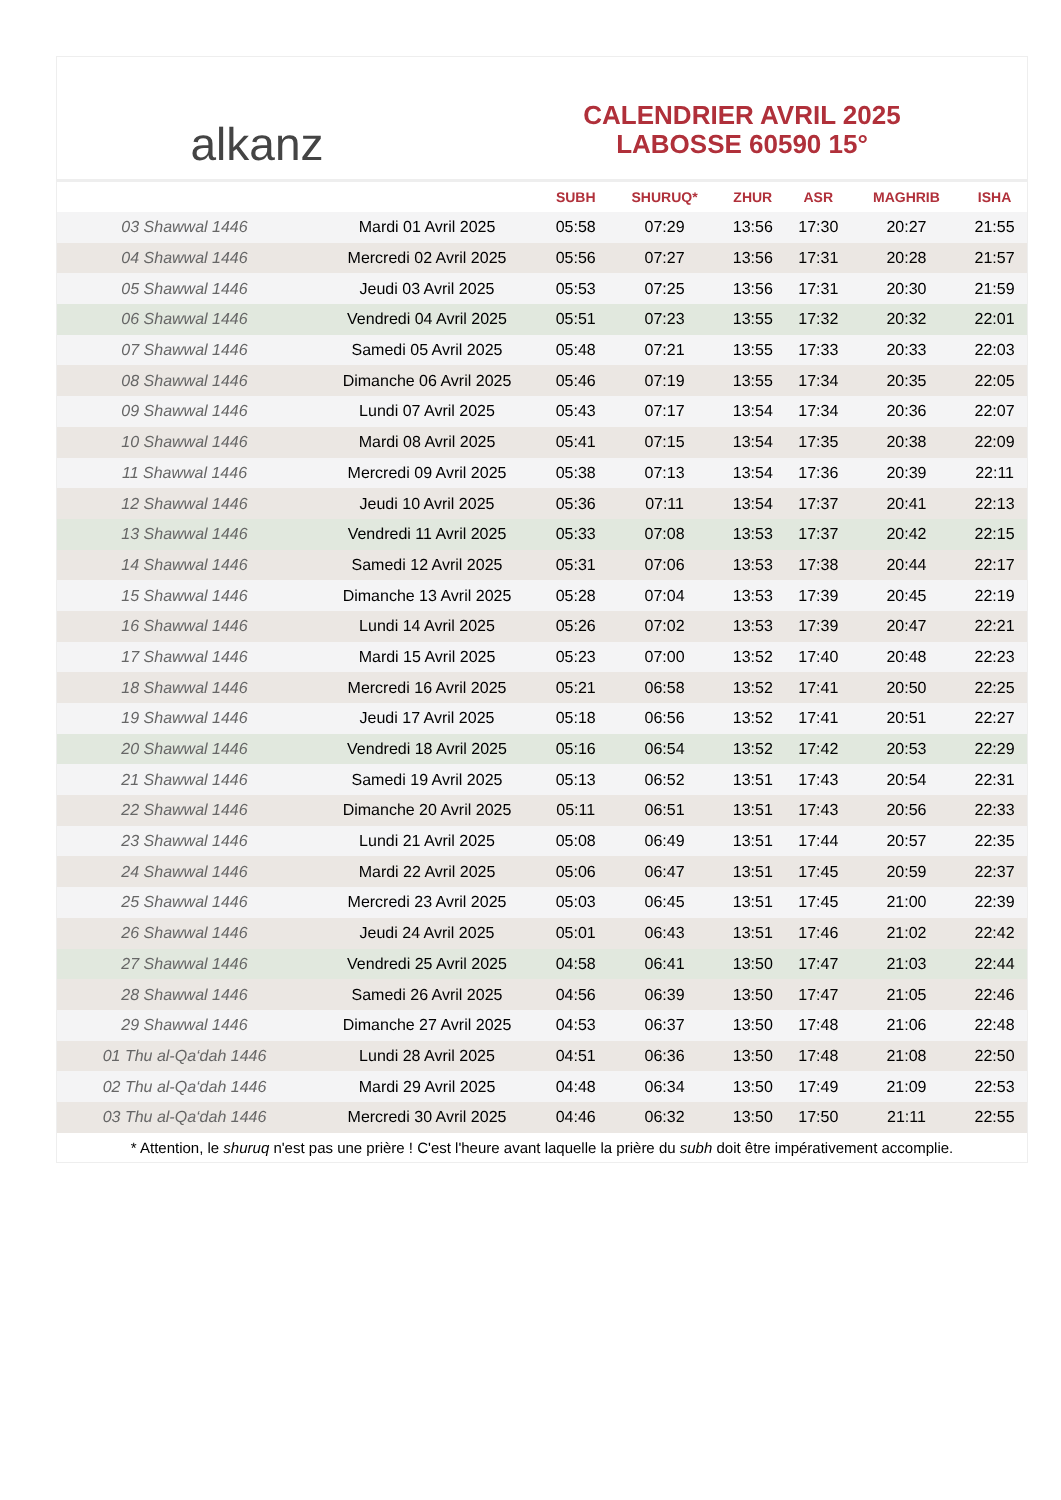alkanz
CALENDRIER AVRIL 2025
LABOSSE 60590 15°
| | | SUBH | SHURUQ* | ZHUR | ASR | MAGHRIB | ISHA |
| --- | --- | --- | --- | --- | --- | --- | --- |
| 03 Shawwal 1446 | Mardi 01 Avril 2025 | 05:58 | 07:29 | 13:56 | 17:30 | 20:27 | 21:55 |
| 04 Shawwal 1446 | Mercredi 02 Avril 2025 | 05:56 | 07:27 | 13:56 | 17:31 | 20:28 | 21:57 |
| 05 Shawwal 1446 | Jeudi 03 Avril 2025 | 05:53 | 07:25 | 13:56 | 17:31 | 20:30 | 21:59 |
| 06 Shawwal 1446 | Vendredi 04 Avril 2025 | 05:51 | 07:23 | 13:55 | 17:32 | 20:32 | 22:01 |
| 07 Shawwal 1446 | Samedi 05 Avril 2025 | 05:48 | 07:21 | 13:55 | 17:33 | 20:33 | 22:03 |
| 08 Shawwal 1446 | Dimanche 06 Avril 2025 | 05:46 | 07:19 | 13:55 | 17:34 | 20:35 | 22:05 |
| 09 Shawwal 1446 | Lundi 07 Avril 2025 | 05:43 | 07:17 | 13:54 | 17:34 | 20:36 | 22:07 |
| 10 Shawwal 1446 | Mardi 08 Avril 2025 | 05:41 | 07:15 | 13:54 | 17:35 | 20:38 | 22:09 |
| 11 Shawwal 1446 | Mercredi 09 Avril 2025 | 05:38 | 07:13 | 13:54 | 17:36 | 20:39 | 22:11 |
| 12 Shawwal 1446 | Jeudi 10 Avril 2025 | 05:36 | 07:11 | 13:54 | 17:37 | 20:41 | 22:13 |
| 13 Shawwal 1446 | Vendredi 11 Avril 2025 | 05:33 | 07:08 | 13:53 | 17:37 | 20:42 | 22:15 |
| 14 Shawwal 1446 | Samedi 12 Avril 2025 | 05:31 | 07:06 | 13:53 | 17:38 | 20:44 | 22:17 |
| 15 Shawwal 1446 | Dimanche 13 Avril 2025 | 05:28 | 07:04 | 13:53 | 17:39 | 20:45 | 22:19 |
| 16 Shawwal 1446 | Lundi 14 Avril 2025 | 05:26 | 07:02 | 13:53 | 17:39 | 20:47 | 22:21 |
| 17 Shawwal 1446 | Mardi 15 Avril 2025 | 05:23 | 07:00 | 13:52 | 17:40 | 20:48 | 22:23 |
| 18 Shawwal 1446 | Mercredi 16 Avril 2025 | 05:21 | 06:58 | 13:52 | 17:41 | 20:50 | 22:25 |
| 19 Shawwal 1446 | Jeudi 17 Avril 2025 | 05:18 | 06:56 | 13:52 | 17:41 | 20:51 | 22:27 |
| 20 Shawwal 1446 | Vendredi 18 Avril 2025 | 05:16 | 06:54 | 13:52 | 17:42 | 20:53 | 22:29 |
| 21 Shawwal 1446 | Samedi 19 Avril 2025 | 05:13 | 06:52 | 13:51 | 17:43 | 20:54 | 22:31 |
| 22 Shawwal 1446 | Dimanche 20 Avril 2025 | 05:11 | 06:51 | 13:51 | 17:43 | 20:56 | 22:33 |
| 23 Shawwal 1446 | Lundi 21 Avril 2025 | 05:08 | 06:49 | 13:51 | 17:44 | 20:57 | 22:35 |
| 24 Shawwal 1446 | Mardi 22 Avril 2025 | 05:06 | 06:47 | 13:51 | 17:45 | 20:59 | 22:37 |
| 25 Shawwal 1446 | Mercredi 23 Avril 2025 | 05:03 | 06:45 | 13:51 | 17:45 | 21:00 | 22:39 |
| 26 Shawwal 1446 | Jeudi 24 Avril 2025 | 05:01 | 06:43 | 13:51 | 17:46 | 21:02 | 22:42 |
| 27 Shawwal 1446 | Vendredi 25 Avril 2025 | 04:58 | 06:41 | 13:50 | 17:47 | 21:03 | 22:44 |
| 28 Shawwal 1446 | Samedi 26 Avril 2025 | 04:56 | 06:39 | 13:50 | 17:47 | 21:05 | 22:46 |
| 29 Shawwal 1446 | Dimanche 27 Avril 2025 | 04:53 | 06:37 | 13:50 | 17:48 | 21:06 | 22:48 |
| 01 Thu al-Qa‘dah 1446 | Lundi 28 Avril 2025 | 04:51 | 06:36 | 13:50 | 17:48 | 21:08 | 22:50 |
| 02 Thu al-Qa‘dah 1446 | Mardi 29 Avril 2025 | 04:48 | 06:34 | 13:50 | 17:49 | 21:09 | 22:53 |
| 03 Thu al-Qa‘dah 1446 | Mercredi 30 Avril 2025 | 04:46 | 06:32 | 13:50 | 17:50 | 21:11 | 22:55 |
* Attention, le shuruq n'est pas une prière ! C'est l'heure avant laquelle la prière du subh doit être impérativement accomplie.